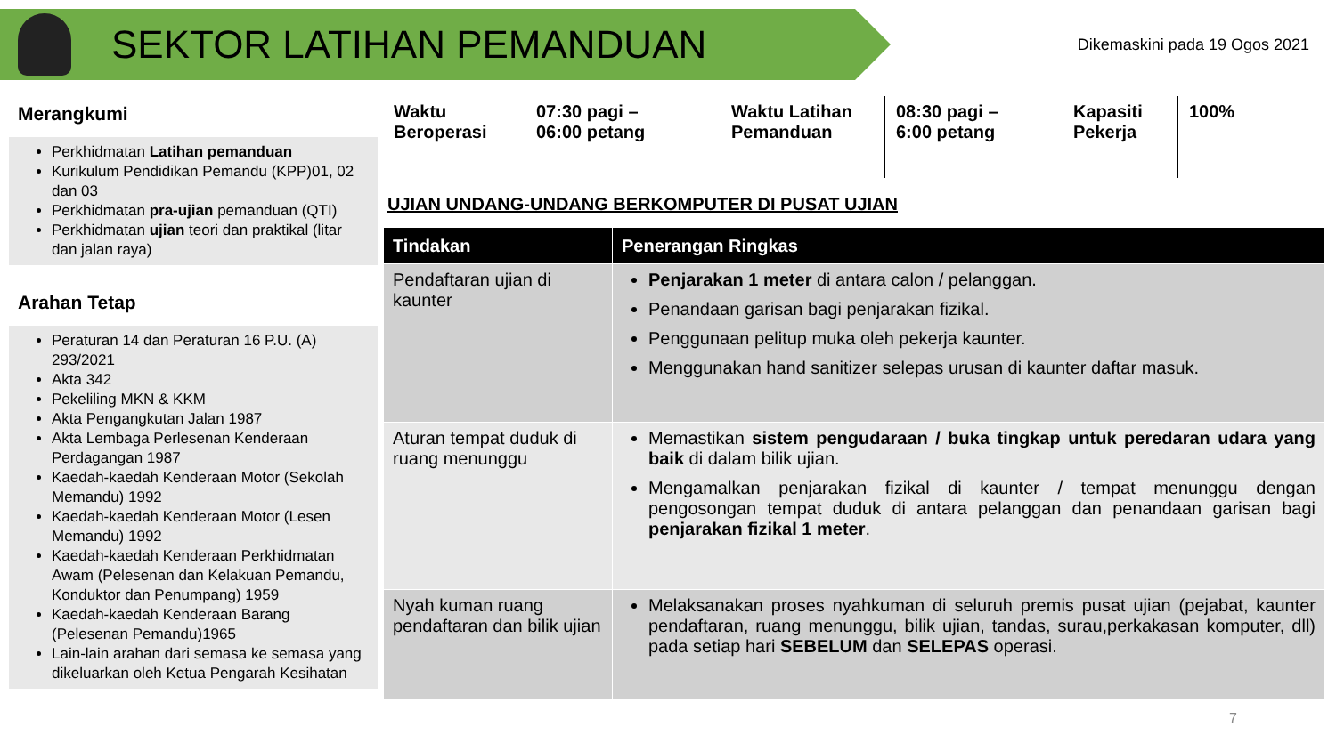SEKTOR LATIHAN PEMANDUAN
Dikemaskini pada 19 Ogos 2021
Merangkumi
Perkhidmatan Latihan pemanduan
Kurikulum Pendidikan Pemandu (KPP)01, 02 dan 03
Perkhidmatan pra-ujian pemanduan (QTI)
Perkhidmatan ujian teori dan praktikal (litar dan jalan raya)
Arahan Tetap
Peraturan 14 dan Peraturan 16 P.U. (A) 293/2021
Akta 342
Pekeliling MKN & KKM
Akta Pengangkutan Jalan 1987
Akta Lembaga Perlesenan Kenderaan Perdagangan 1987
Kaedah-kaedah Kenderaan Motor (Sekolah Memandu) 1992
Kaedah-kaedah Kenderaan Motor (Lesen Memandu) 1992
Kaedah-kaedah Kenderaan Perkhidmatan Awam (Pelesenan dan Kelakuan Pemandu, Konduktor dan Penumpang) 1959
Kaedah-kaedah Kenderaan Barang (Pelesenan Pemandu)1965
Lain-lain arahan dari semasa ke semasa yang dikeluarkan oleh Ketua Pengarah Kesihatan
Waktu Beroperasi
07:30 pagi –
06:00 petang
Waktu Latihan Pemanduan
08:30 pagi –
6:00 petang
Kapasiti Pekerja
100%
UJIAN UNDANG-UNDANG BERKOMPUTER DI PUSAT UJIAN
| Tindakan | Penerangan Ringkas |
| --- | --- |
| Pendaftaran ujian di kaunter | Penjarakan 1 meter di antara calon / pelanggan. Penandaan garisan bagi penjarakan fizikal. Penggunaan pelitup muka oleh pekerja kaunter. Menggunakan hand sanitizer selepas urusan di kaunter daftar masuk. |
| Aturan tempat duduk di ruang menunggu | Memastikan sistem pengudaraan / buka tingkap untuk peredaran udara yang baik di dalam bilik ujian. Mengamalkan penjarakan fizikal di kaunter / tempat menunggu dengan pengosongan tempat duduk di antara pelanggan dan penandaan garisan bagi penjarakan fizikal 1 meter . |
| Nyah kuman ruang pendaftaran dan bilik ujian | Melaksanakan proses nyahkuman di seluruh premis pusat ujian (pejabat, kaunter pendaftaran, ruang menunggu, bilik ujian, tandas, surau,perkakasan komputer, dll) pada setiap hari SEBELUM dan SELEPAS operasi. |
7